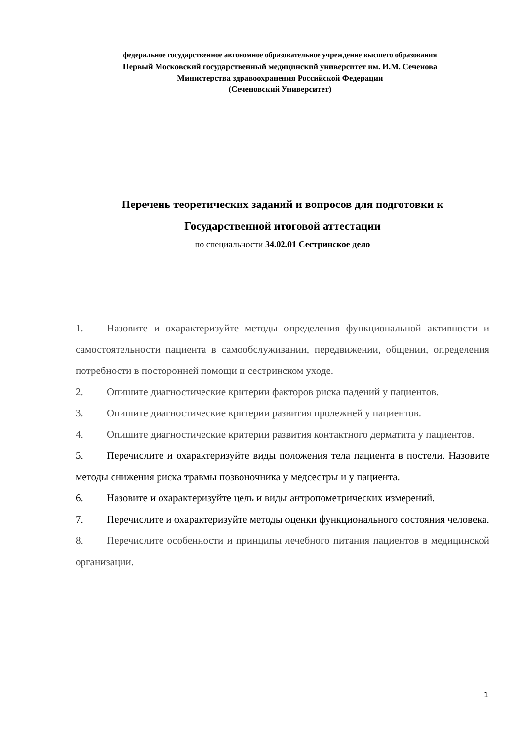федеральное государственное автономное образовательное учреждение высшего образования
Первый Московский государственный медицинский университет им. И.М. Сеченова
Министерства здравоохранения Российской Федерации
(Сеченовский Университет)
Перечень теоретических заданий и вопросов для подготовки к
Государственной итоговой аттестации
по специальности 34.02.01 Сестринское дело
1. Назовите и охарактеризуйте методы определения функциональной активности и самостоятельности пациента в самообслуживании, передвижении, общении, определения потребности в посторонней помощи и сестринском уходе.
2. Опишите диагностические критерии факторов риска падений у пациентов.
3. Опишите диагностические критерии развития пролежней у пациентов.
4. Опишите диагностические критерии развития контактного дерматита у пациентов.
5. Перечислите и охарактеризуйте виды положения тела пациента в постели. Назовите методы снижения риска травмы позвоночника у медсестры и у пациента.
6. Назовите и охарактеризуйте цель и виды антропометрических измерений.
7. Перечислите и охарактеризуйте методы оценки функционального состояния человека.
8. Перечислите особенности и принципы лечебного питания пациентов в медицинской организации.
1